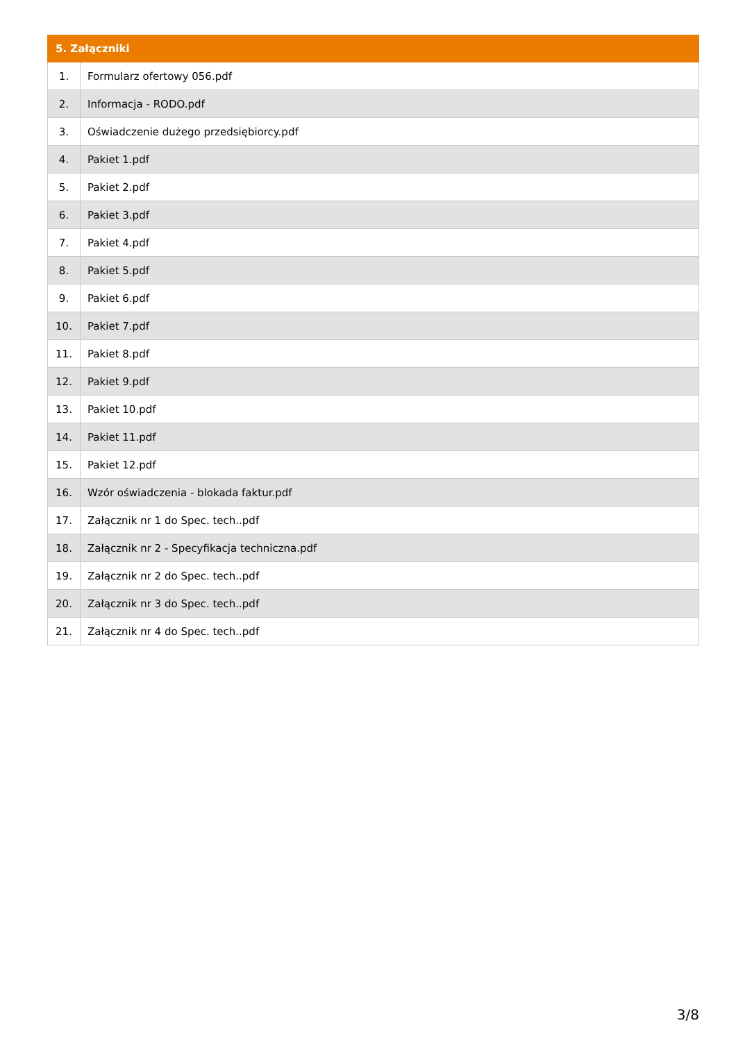| 5. Załączniki | |
| --- | --- |
| 1. | Formularz ofertowy 056.pdf |
| 2. | Informacja - RODO.pdf |
| 3. | Oświadczenie dużego przedsiębiorcy.pdf |
| 4. | Pakiet 1.pdf |
| 5. | Pakiet 2.pdf |
| 6. | Pakiet 3.pdf |
| 7. | Pakiet 4.pdf |
| 8. | Pakiet 5.pdf |
| 9. | Pakiet 6.pdf |
| 10. | Pakiet 7.pdf |
| 11. | Pakiet 8.pdf |
| 12. | Pakiet 9.pdf |
| 13. | Pakiet 10.pdf |
| 14. | Pakiet 11.pdf |
| 15. | Pakiet 12.pdf |
| 16. | Wzór oświadczenia - blokada faktur.pdf |
| 17. | Załącznik nr 1 do Spec. tech..pdf |
| 18. | Załącznik nr 2 - Specyfikacja techniczna.pdf |
| 19. | Załącznik nr 2 do Spec. tech..pdf |
| 20. | Załącznik nr 3 do Spec. tech..pdf |
| 21. | Załącznik nr 4 do Spec. tech..pdf |
3/8